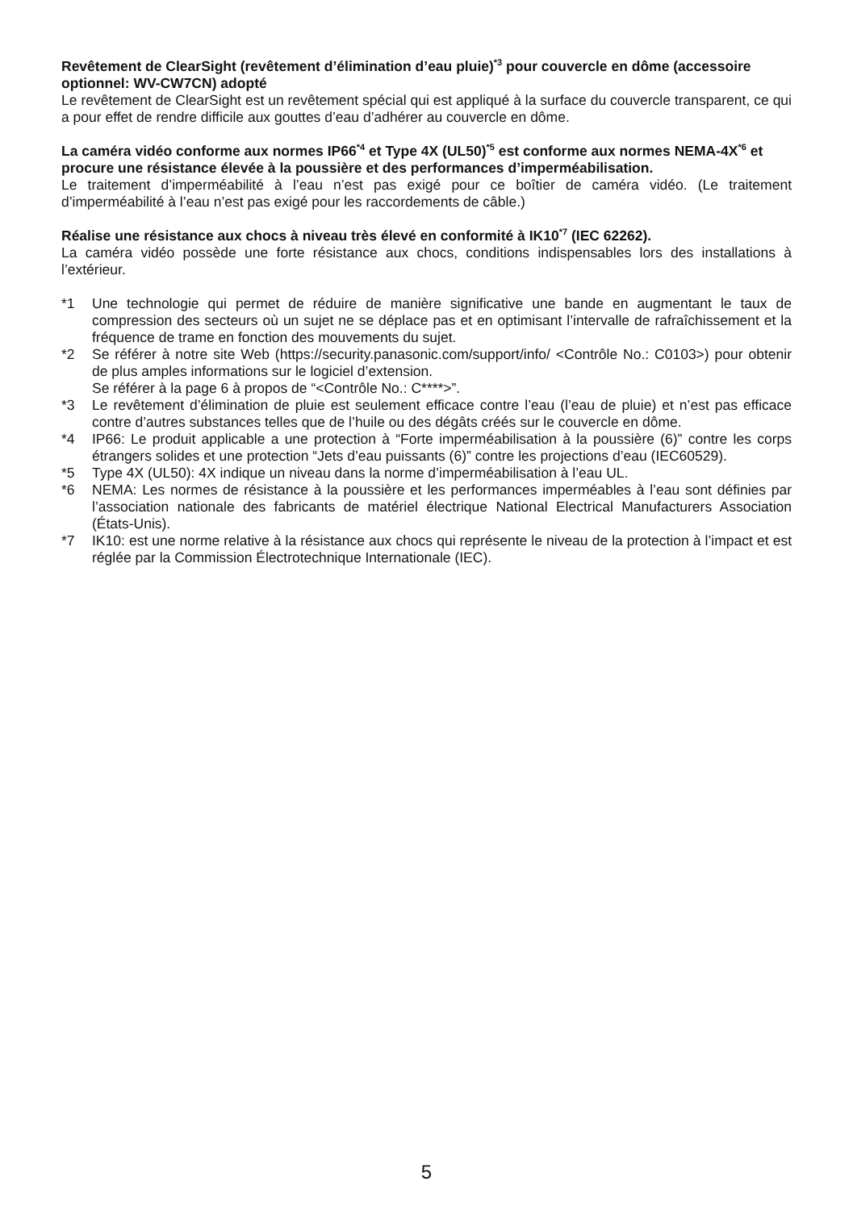Revêtement de ClearSight (revêtement d’élimination d’eau pluie)<sup>*3</sup> pour couvercle en dôme (accessoire optionnel: WV-CW7CN) adopté
Le revêtement de ClearSight est un revêtement spécial qui est appliqué à la surface du couvercle transparent, ce qui a pour effet de rendre difficile aux gouttes d’eau d’adhérer au couvercle en dôme.
La caméra vidéo conforme aux normes IP66<sup>*4</sup> et Type 4X (UL50)<sup>*5</sup> est conforme aux normes NEMA-4X<sup>*6</sup> et procure une résistance élevée à la poussière et des performances d’imperméabilisation.
Le traitement d’imperméabilité à l’eau n’est pas exigé pour ce boîtier de caméra vidéo. (Le traitement d’imperméabilité à l’eau n’est pas exigé pour les raccordements de câble.)
Réalise une résistance aux chocs à niveau très élevé en conformité à IK10<sup>*7</sup> (IEC 62262).
La caméra vidéo possède une forte résistance aux chocs, conditions indispensables lors des installations à l’extérieur.
*1 Une technologie qui permet de réduire de manière significative une bande en augmentant le taux de compression des secteurs où un sujet ne se déplace pas et en optimisant l’intervalle de rafraîchissement et la fréquence de trame en fonction des mouvements du sujet.
*2 Se référer à notre site Web (https://security.panasonic.com/support/info/ <Contrôle No.: C0103>) pour obtenir de plus amples informations sur le logiciel d’extension.
Se référer à la page 6 à propos de “<Contrôle No.: C****>”.
*3 Le revêtement d’élimination de pluie est seulement efficace contre l’eau (l’eau de pluie) et n’est pas efficace contre d’autres substances telles que de l’huile ou des dégâts créés sur le couvercle en dôme.
*4 IP66: Le produit applicable a une protection à “Forte imperméabilisation à la poussière (6)” contre les corps étrangers solides et une protection “Jets d’eau puissants (6)” contre les projections d’eau (IEC60529).
*5 Type 4X (UL50): 4X indique un niveau dans la norme d’imperméabilisation à l’eau UL.
*6 NEMA: Les normes de résistance à la poussière et les performances imperméables à l’eau sont définies par l’association nationale des fabricants de matériel électrique National Electrical Manufacturers Association (États-Unis).
*7 IK10: est une norme relative à la résistance aux chocs qui représente le niveau de la protection à l’impact et est réglée par la Commission Électrotechnique Internationale (IEC).
5